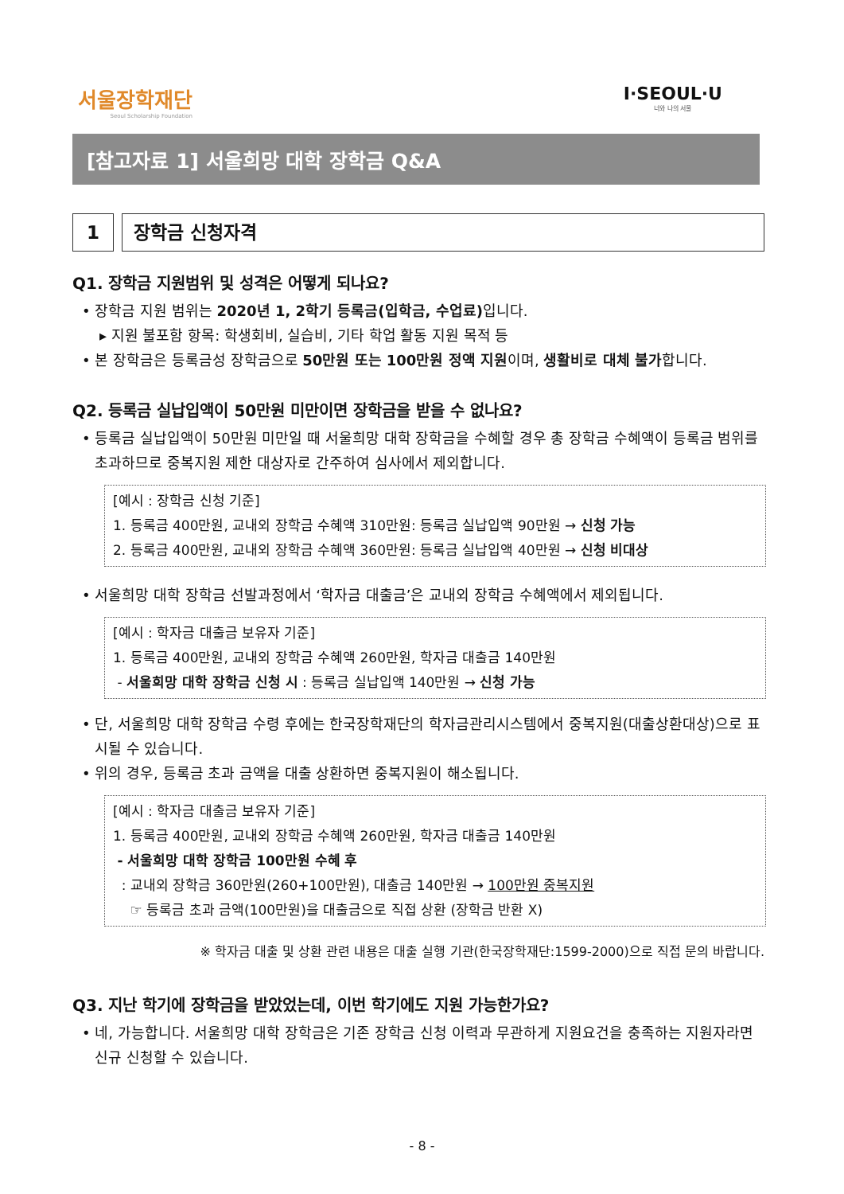서울장학재단
Seoul Scholarship Foundation
I·SEOUL·U
너와 나의 서울
[참고자료 1] 서울희망 대학 장학금 Q&A
1 장학금 신청자격
Q1. 장학금 지원범위 및 성격은 어떻게 되나요?
• 장학금 지원 범위는 2020년 1, 2학기 등록금(입학금, 수업료) 입니다.
▸ 지원 불포함 항목: 학생회비, 실습비, 기타 학업 활동 지원 목적 등
• 본 장학금은 등록금성 장학금으로 50만원 또는 100만원 정액 지원이며, 생활비로 대체 불가합니다.
Q2. 등록금 실납입액이 50만원 미만이면 장학금을 받을 수 없나요?
• 등록금 실납입액이 50만원 미만일 때 서울희망 대학 장학금을 수혜할 경우 총 장학금 수혜액이 등록금 범위를 초과하므로 중복지원 제한 대상자로 간주하여 심사에서 제외합니다.
[예시 : 장학금 신청 기준]
1. 등록금 400만원, 교내외 장학금 수혜액 310만원: 등록금 실납입액 90만원 → 신청 가능
2. 등록금 400만원, 교내외 장학금 수혜액 360만원: 등록금 실납입액 40만원 → 신청 비대상
• 서울희망 대학 장학금 선발과정에서 ‘학자금 대출금’은 교내외 장학금 수혜액에서 제외됩니다.
[예시 : 학자금 대출금 보유자 기준]
1. 등록금 400만원, 교내외 장학금 수혜액 260만원, 학자금 대출금 140만원
- 서울희망 대학 장학금 신청 시 : 등록금 실납입액 140만원 → 신청 가능
• 단, 서울희망 대학 장학금 수령 후에는 한국장학재단의 학자금관리시스템에서 중복지원(대출상환대상)으로 표시될 수 있습니다.
• 위의 경우, 등록금 초과 금액을 대출 상환하면 중복지원이 해소됩니다.
[예시 : 학자금 대출금 보유자 기준]
1. 등록금 400만원, 교내외 장학금 수혜액 260만원, 학자금 대출금 140만원
- 서울희망 대학 장학금 100만원 수혜 후
: 교내외 장학금 360만원(260+100만원), 대출금 140만원 → 100만원 중복지원
☞ 등록금 초과 금액(100만원)을 대출금으로 직접 상환 (장학금 반환 X)
※ 학자금 대출 및 상환 관련 내용은 대출 실행 기관(한국장학재단:1599-2000)으로 직접 문의 바랍니다.
Q3. 지난 학기에 장학금을 받았었는데, 이번 학기에도 지원 가능한가요?
• 네, 가능합니다. 서울희망 대학 장학금은 기존 장학금 신청 이력과 무관하게 지원요건을 충족하는 지원자라면 신규 신청할 수 있습니다.
- 8 -